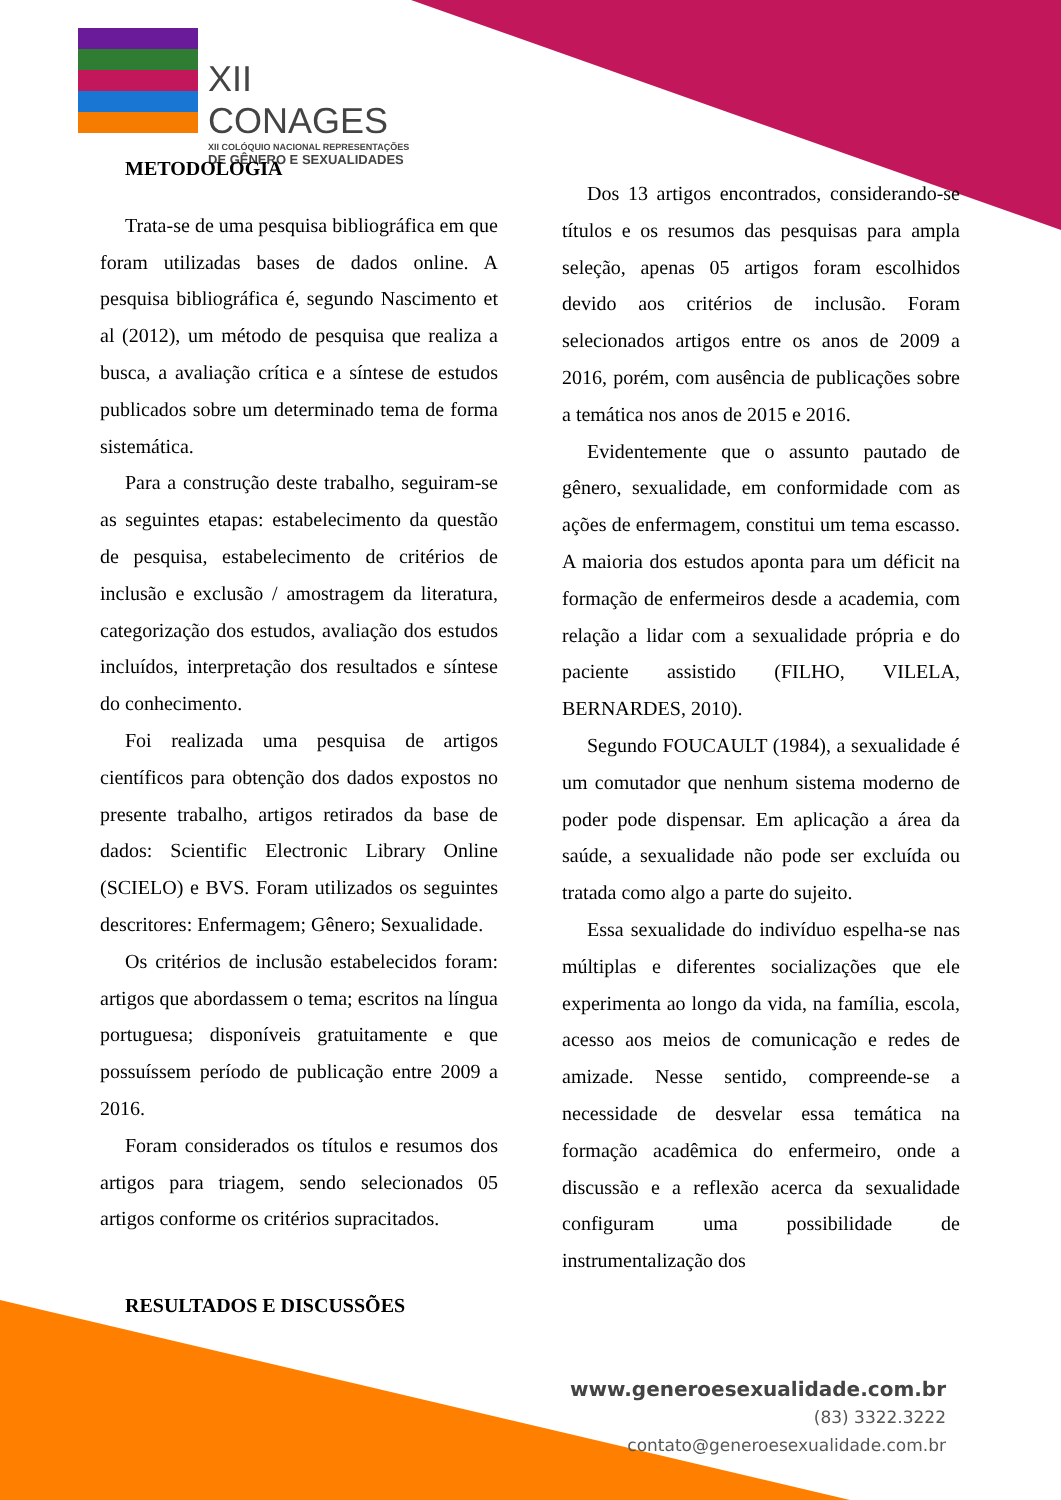XII CONAGES
XII COLÓQUIO NACIONAL REPRESENTAÇÕES
DE GÊNERO E SEXUALIDADES
METODOLOGIA
Trata-se de uma pesquisa bibliográfica em que foram utilizadas bases de dados online. A pesquisa bibliográfica é, segundo Nascimento et al (2012), um método de pesquisa que realiza a busca, a avaliação crítica e a síntese de estudos publicados sobre um determinado tema de forma sistemática.
Para a construção deste trabalho, seguiram-se as seguintes etapas: estabelecimento da questão de pesquisa, estabelecimento de critérios de inclusão e exclusão / amostragem da literatura, categorização dos estudos, avaliação dos estudos incluídos, interpretação dos resultados e síntese do conhecimento.
Foi realizada uma pesquisa de artigos científicos para obtenção dos dados expostos no presente trabalho, artigos retirados da base de dados: Scientific Electronic Library Online (SCIELO) e BVS. Foram utilizados os seguintes descritores: Enfermagem; Gênero; Sexualidade.
Os critérios de inclusão estabelecidos foram: artigos que abordassem o tema; escritos na língua portuguesa; disponíveis gratuitamente e que possuíssem período de publicação entre 2009 a 2016.
Foram considerados os títulos e resumos dos artigos para triagem, sendo selecionados 05 artigos conforme os critérios supracitados.
RESULTADOS E DISCUSSÕES
Dos 13 artigos encontrados, considerando-se títulos e os resumos das pesquisas para ampla seleção, apenas 05 artigos foram escolhidos devido aos critérios de inclusão. Foram selecionados artigos entre os anos de 2009 a 2016, porém, com ausência de publicações sobre a temática nos anos de 2015 e 2016.
Evidentemente que o assunto pautado de gênero, sexualidade, em conformidade com as ações de enfermagem, constitui um tema escasso. A maioria dos estudos aponta para um déficit na formação de enfermeiros desde a academia, com relação a lidar com a sexualidade própria e do paciente assistido (FILHO, VILELA, BERNARDES, 2010).
Segundo FOUCAULT (1984), a sexualidade é um comutador que nenhum sistema moderno de poder pode dispensar. Em aplicação a área da saúde, a sexualidade não pode ser excluída ou tratada como algo a parte do sujeito.
Essa sexualidade do indivíduo espelha-se nas múltiplas e diferentes socializações que ele experimenta ao longo da vida, na família, escola, acesso aos meios de comunicação e redes de amizade. Nesse sentido, compreende-se a necessidade de desvelar essa temática na formação acadêmica do enfermeiro, onde a discussão e a reflexão acerca da sexualidade configuram uma possibilidade de instrumentalização dos
www.generoesexualidade.com.br
(83) 3322.3222
contato@generoesexualidade.com.br